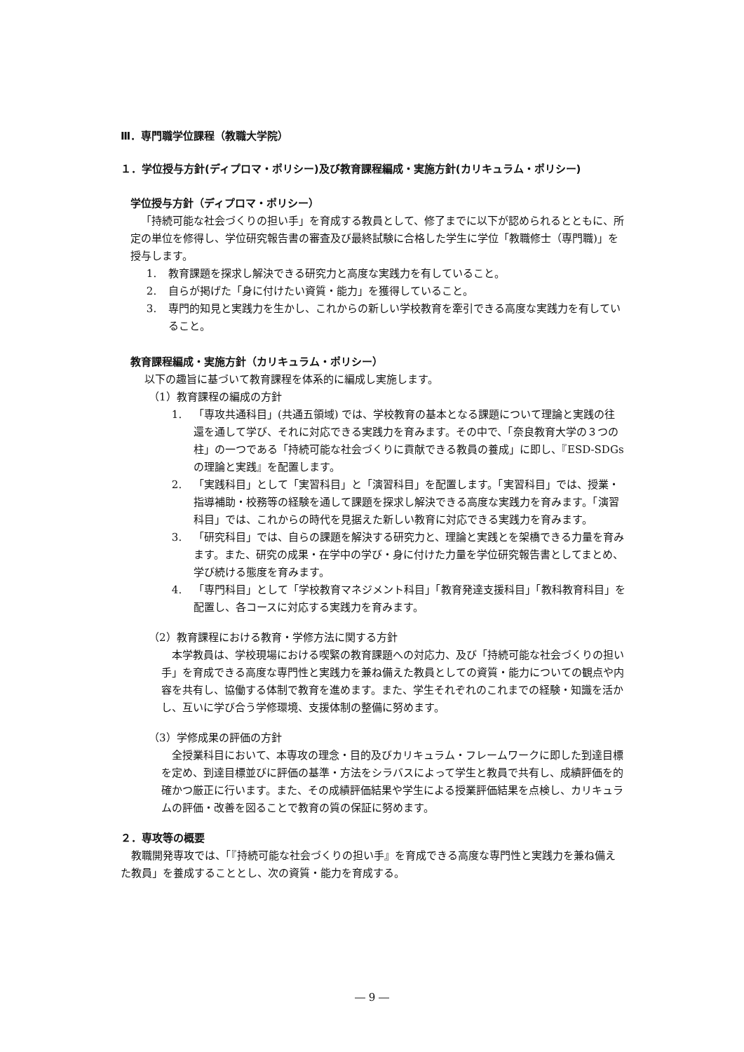Ⅲ．専門職学位課程（教職大学院）
１．学位授与方針(ディプロマ・ポリシー)及び教育課程編成・実施方針(カリキュラム・ポリシー)
学位授与方針（ディプロマ・ポリシー）
「持続可能な社会づくりの担い手」を育成する教員として、修了までに以下が認められるとともに、所定の単位を修得し、学位研究報告書の審査及び最終試験に合格した学生に学位「教職修士（専門職)」を授与します。
1. 教育課題を探求し解決できる研究力と高度な実践力を有していること。
2. 自らが掲げた「身に付けたい資質・能力」を獲得していること。
3. 専門的知見と実践力を生かし、これからの新しい学校教育を牽引できる高度な実践力を有していること。
教育課程編成・実施方針（カリキュラム・ポリシー）
以下の趣旨に基づいて教育課程を体系的に編成し実施します。
（1）教育課程の編成の方針
1. 「専攻共通科目」(共通五領域) では、学校教育の基本となる課題について理論と実践の往還を通して学び、それに対応できる実践力を育みます。その中で、「奈良教育大学の３つの柱」の一つである「持続可能な社会づくりに貢献できる教員の養成」に即し、『ESD-SDGs の理論と実践』を配置します。
2. 「実践科目」として「実習科目」と「演習科目」を配置します。「実習科目」では、授業・指導補助・校務等の経験を通して課題を探求し解決できる高度な実践力を育みます。「演習科目」では、これからの時代を見据えた新しい教育に対応できる実践力を育みます。
3. 「研究科目」では、自らの課題を解決する研究力と、理論と実践とを架橋できる力量を育みます。また、研究の成果・在学中の学び・身に付けた力量を学位研究報告書としてまとめ、学び続ける態度を育みます。
4. 「専門科目」として「学校教育マネジメント科目」「教育発達支援科目」「教科教育科目」を配置し、各コースに対応する実践力を育みます。
（2）教育課程における教育・学修方法に関する方針
本学教員は、学校現場における喫緊の教育課題への対応力、及び「持続可能な社会づくりの担い手」を育成できる高度な専門性と実践力を兼ね備えた教員としての資質・能力についての観点や内容を共有し、協働する体制で教育を進めます。また、学生それぞれのこれまでの経験・知識を活かし、互いに学び合う学修環境、支援体制の整備に努めます。
（3）学修成果の評価の方針
全授業科目において、本専攻の理念・目的及びカリキュラム・フレームワークに即した到達目標を定め、到達目標並びに評価の基準・方法をシラバスによって学生と教員で共有し、成績評価を的確かつ厳正に行います。また、その成績評価結果や学生による授業評価結果を点検し、カリキュラムの評価・改善を図ることで教育の質の保証に努めます。
２．専攻等の概要
教職開発専攻では、「『持続可能な社会づくりの担い手』を育成できる高度な専門性と実践力を兼ね備えた教員」を養成することとし、次の資質・能力を育成する。
― 9 ―